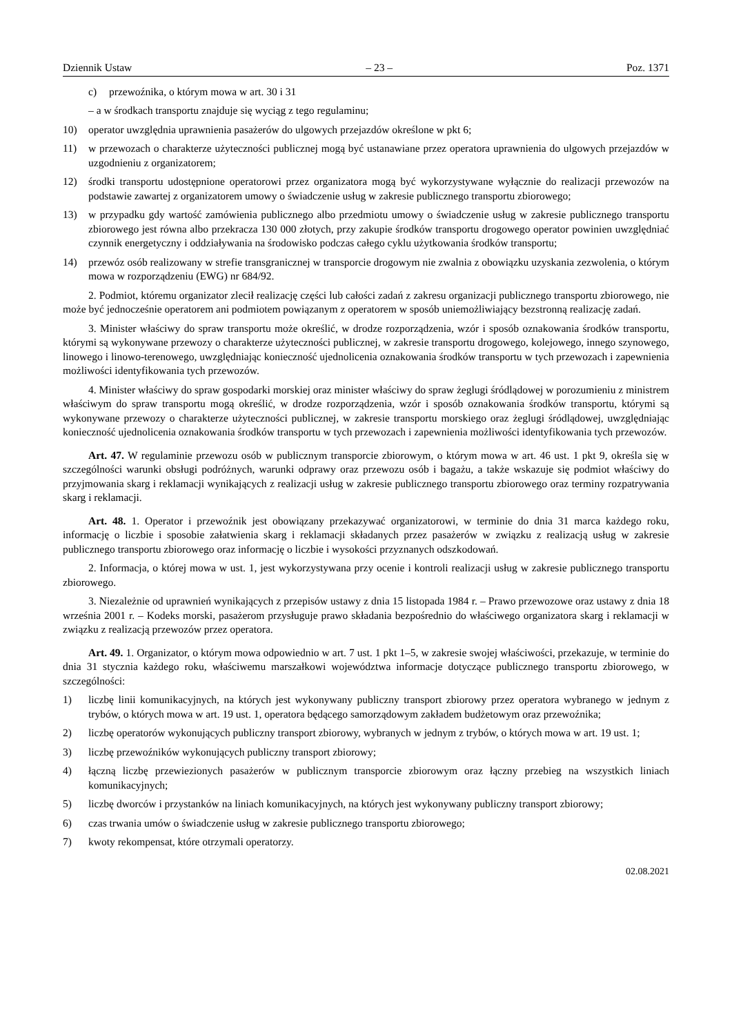Dziennik Ustaw – 23 – Poz. 1371
c) przewoźnika, o którym mowa w art. 30 i 31
– a w środkach transportu znajduje się wyciąg z tego regulaminu;
10) operator uwzględnia uprawnienia pasażerów do ulgowych przejazdów określone w pkt 6;
11) w przewozach o charakterze użyteczności publicznej mogą być ustanawiane przez operatora uprawnienia do ulgowych przejazdów w uzgodnieniu z organizatorem;
12) środki transportu udostępnione operatorowi przez organizatora mogą być wykorzystywane wyłącznie do realizacji przewozów na podstawie zawartej z organizatorem umowy o świadczenie usług w zakresie publicznego transportu zbiorowego;
13) w przypadku gdy wartość zamówienia publicznego albo przedmiotu umowy o świadczenie usług w zakresie publicznego transportu zbiorowego jest równa albo przekracza 130 000 złotych, przy zakupie środków transportu drogowego operator powinien uwzględniać czynnik energetyczny i oddziaływania na środowisko podczas całego cyklu użytkowania środków transportu;
14) przewóz osób realizowany w strefie transgranicznej w transporcie drogowym nie zwalnia z obowiązku uzyskania zezwolenia, o którym mowa w rozporządzeniu (EWG) nr 684/92.
2. Podmiot, któremu organizator zlecił realizację części lub całości zadań z zakresu organizacji publicznego transportu zbiorowego, nie może być jednocześnie operatorem ani podmiotem powiązanym z operatorem w sposób uniemożliwiający bezstronną realizację zadań.
3. Minister właściwy do spraw transportu może określić, w drodze rozporządzenia, wzór i sposób oznakowania środków transportu, którymi są wykonywane przewozy o charakterze użyteczności publicznej, w zakresie transportu drogowego, kolejowego, innego szynowego, linowego i linowo-terenowego, uwzględniając konieczność ujednolicenia oznakowania środków transportu w tych przewozach i zapewnienia możliwości identyfikowania tych przewozów.
4. Minister właściwy do spraw gospodarki morskiej oraz minister właściwy do spraw żeglugi śródlądowej w porozumieniu z ministrem właściwym do spraw transportu mogą określić, w drodze rozporządzenia, wzór i sposób oznakowania środków transportu, którymi są wykonywane przewozy o charakterze użyteczności publicznej, w zakresie transportu morskiego oraz żeglugi śródlądowej, uwzględniając konieczność ujednolicenia oznakowania środków transportu w tych przewozach i zapewnienia możliwości identyfikowania tych przewozów.
Art. 47. W regulaminie przewozu osób w publicznym transporcie zbiorowym, o którym mowa w art. 46 ust. 1 pkt 9, określa się w szczególności warunki obsługi podróżnych, warunki odprawy oraz przewozu osób i bagażu, a także wskazuje się podmiot właściwy do przyjmowania skarg i reklamacji wynikających z realizacji usług w zakresie publicznego transportu zbiorowego oraz terminy rozpatrywania skarg i reklamacji.
Art. 48. 1. Operator i przewoźnik jest obowiązany przekazywać organizatorowi, w terminie do dnia 31 marca każdego roku, informację o liczbie i sposobie załatwienia skarg i reklamacji składanych przez pasażerów w związku z realizacją usług w zakresie publicznego transportu zbiorowego oraz informację o liczbie i wysokości przyznanych odszkodowań.
2. Informacja, o której mowa w ust. 1, jest wykorzystywana przy ocenie i kontroli realizacji usług w zakresie publicznego transportu zbiorowego.
3. Niezależnie od uprawnień wynikających z przepisów ustawy z dnia 15 listopada 1984 r. – Prawo przewozowe oraz ustawy z dnia 18 września 2001 r. – Kodeks morski, pasażerom przysługuje prawo składania bezpośrednio do właściwego organizatora skarg i reklamacji w związku z realizacją przewozów przez operatora.
Art. 49. 1. Organizator, o którym mowa odpowiednio w art. 7 ust. 1 pkt 1–5, w zakresie swojej właściwości, przekazuje, w terminie do dnia 31 stycznia każdego roku, właściwemu marszałkowi województwa informacje dotyczące publicznego transportu zbiorowego, w szczególności:
1) liczbę linii komunikacyjnych, na których jest wykonywany publiczny transport zbiorowy przez operatora wybranego w jednym z trybów, o których mowa w art. 19 ust. 1, operatora będącego samorządowym zakładem budżetowym oraz przewoźnika;
2) liczbę operatorów wykonujących publiczny transport zbiorowy, wybranych w jednym z trybów, o których mowa w art. 19 ust. 1;
3) liczbę przewoźników wykonujących publiczny transport zbiorowy;
4) łączną liczbę przewiezionych pasażerów w publicznym transporcie zbiorowym oraz łączny przebieg na wszystkich liniach komunikacyjnych;
5) liczbę dworców i przystanków na liniach komunikacyjnych, na których jest wykonywany publiczny transport zbiorowy;
6) czas trwania umów o świadczenie usług w zakresie publicznego transportu zbiorowego;
7) kwoty rekompensat, które otrzymali operatorzy.
02.08.2021